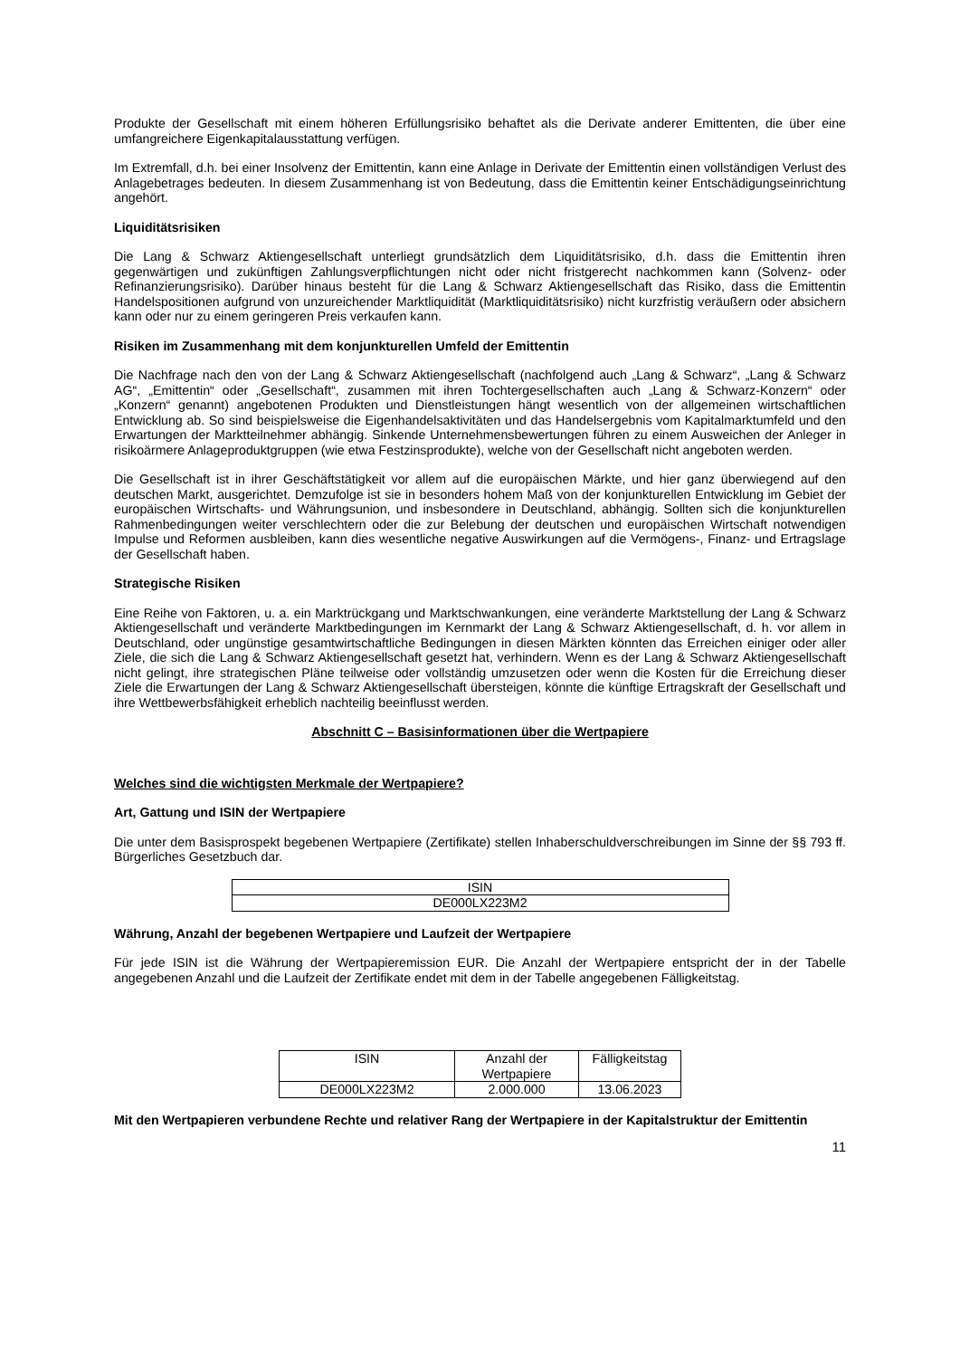Produkte der Gesellschaft mit einem höheren Erfüllungsrisiko behaftet als die Derivate anderer Emittenten, die über eine umfangreichere Eigenkapitalausstattung verfügen.
Im Extremfall, d.h. bei einer Insolvenz der Emittentin, kann eine Anlage in Derivate der Emittentin einen vollständigen Verlust des Anlagebetrages bedeuten. In diesem Zusammenhang ist von Bedeutung, dass die Emittentin keiner Entschädigungseinrichtung angehört.
Liquiditätsrisiken
Die Lang & Schwarz Aktiengesellschaft unterliegt grundsätzlich dem Liquiditätsrisiko, d.h. dass die Emittentin ihren gegenwärtigen und zukünftigen Zahlungsverpflichtungen nicht oder nicht fristgerecht nachkommen kann (Solvenz- oder Refinanzierungsrisiko). Darüber hinaus besteht für die Lang & Schwarz Aktiengesellschaft das Risiko, dass die Emittentin Handelspositionen aufgrund von unzureichender Marktliquidität (Marktliquiditätsrisiko) nicht kurzfristig veräußern oder absichern kann oder nur zu einem geringeren Preis verkaufen kann.
Risiken im Zusammenhang mit dem konjunkturellen Umfeld der Emittentin
Die Nachfrage nach den von der Lang & Schwarz Aktiengesellschaft (nachfolgend auch „Lang & Schwarz“, „Lang & Schwarz AG“, „Emittentin“ oder „Gesellschaft“, zusammen mit ihren Tochtergesellschaften auch „Lang & Schwarz-Konzern“ oder „Konzern“ genannt) angebotenen Produkten und Dienstleistungen hängt wesentlich von der allgemeinen wirtschaftlichen Entwicklung ab. So sind beispielsweise die Eigenhandelsaktivitäten und das Handelsergebnis vom Kapitalmarktumfeld und den Erwartungen der Marktteilnehmer abhängig. Sinkende Unternehmensbewertungen führen zu einem Ausweichen der Anleger in risikoärmere Anlageproduktgruppen (wie etwa Festzinsprodukte), welche von der Gesellschaft nicht angeboten werden.
Die Gesellschaft ist in ihrer Geschäftstätigkeit vor allem auf die europäischen Märkte, und hier ganz überwiegend auf den deutschen Markt, ausgerichtet. Demzufolge ist sie in besonders hohem Maß von der konjunkturellen Entwicklung im Gebiet der europäischen Wirtschafts- und Währungsunion, und insbesondere in Deutschland, abhängig. Sollten sich die konjunkturellen Rahmenbedingungen weiter verschlechtern oder die zur Belebung der deutschen und europäischen Wirtschaft notwendigen Impulse und Reformen ausbleiben, kann dies wesentliche negative Auswirkungen auf die Vermögens-, Finanz- und Ertragslage der Gesellschaft haben.
Strategische Risiken
Eine Reihe von Faktoren, u. a. ein Marktrückgang und Marktschwankungen, eine veränderte Marktstellung der Lang & Schwarz Aktiengesellschaft und veränderte Marktbedingungen im Kernmarkt der Lang & Schwarz Aktiengesellschaft, d. h. vor allem in Deutschland, oder ungünstige gesamtwirtschaftliche Bedingungen in diesen Märkten könnten das Erreichen einiger oder aller Ziele, die sich die Lang & Schwarz Aktiengesellschaft gesetzt hat, verhindern. Wenn es der Lang & Schwarz Aktiengesellschaft nicht gelingt, ihre strategischen Pläne teilweise oder vollständig umzusetzen oder wenn die Kosten für die Erreichung dieser Ziele die Erwartungen der Lang & Schwarz Aktiengesellschaft übersteigen, könnte die künftige Ertragskraft der Gesellschaft und ihre Wettbewerbsfähigkeit erheblich nachteilig beeinflusst werden.
Abschnitt C – Basisinformationen über die Wertpapiere
Welches sind die wichtigsten Merkmale der Wertpapiere?
Art, Gattung und ISIN der Wertpapiere
Die unter dem Basisprospekt begebenen Wertpapiere (Zertifikate) stellen Inhaberschuldverschreibungen im Sinne der §§ 793 ff. Bürgerliches Gesetzbuch dar.
| ISIN |
| DE000LX223M2 |
Währung, Anzahl der begebenen Wertpapiere und Laufzeit der Wertpapiere
Für jede ISIN ist die Währung der Wertpapieremission EUR. Die Anzahl der Wertpapiere entspricht der in der Tabelle angegebenen Anzahl und die Laufzeit der Zertifikate endet mit dem in der Tabelle angegebenen Fälligkeitstag.
| ISIN | Anzahl der Wertpapiere | Fälligkeitstag |
| DE000LX223M2 | 2.000.000 | 13.06.2023 |
Mit den Wertpapieren verbundene Rechte und relativer Rang der Wertpapiere in der Kapitalstruktur der Emittentin
11